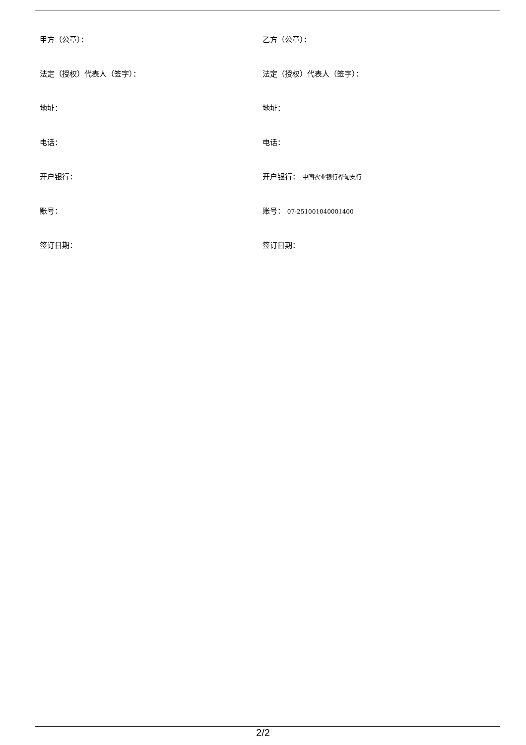甲方（公章）： 乙方（公章）：
法定（授权）代表人（签字）： 法定（授权）代表人（签字）：
地址： 地址：
电话： 电话：
开户银行： 开户银行： 中国农业银行桦甸支行
账号： 账号： 07-251001040001400
签订日期： 签订日期：
2/2